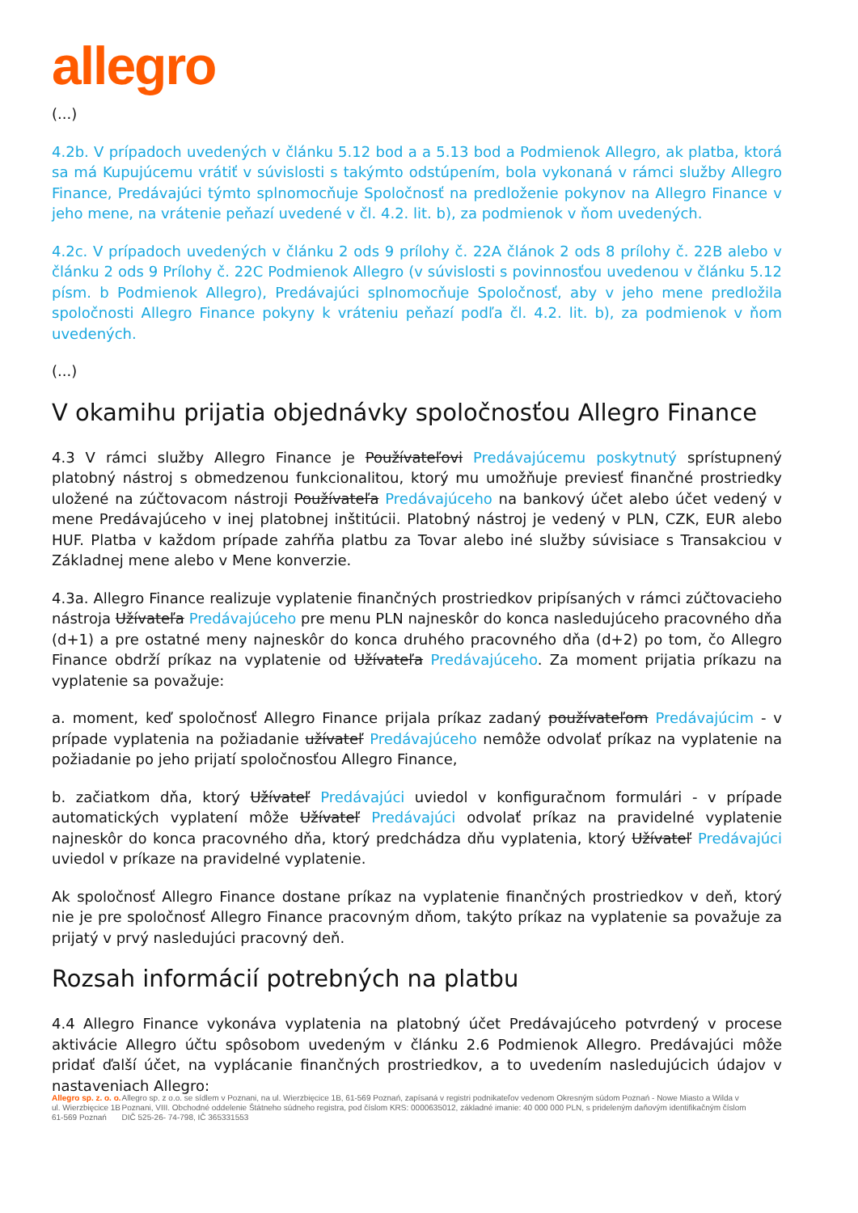allegro
(...)
4.2b. V prípadoch uvedených v článku 5.12 bod a a 5.13 bod a Podmienok Allegro, ak platba, ktorá sa má Kupujúcemu vrátiť v súvislosti s takýmto odstúpením, bola vykonaná v rámci služby Allegro Finance, Predávajúci týmto splnomocňuje Spoločnosť na predloženie pokynov na Allegro Finance v jeho mene, na vrátenie peňazí uvedené v čl. 4.2. lit. b), za podmienok v ňom uvedených.
4.2c. V prípadoch uvedených v článku 2 ods 9 prílohy č. 22A článok 2 ods 8 prílohy č. 22B alebo v článku 2 ods 9 Prílohy č. 22C Podmienok Allegro (v súvislosti s povinnosťou uvedenou v článku 5.12 písm. b Podmienok Allegro), Predávajúci splnomocňuje Spoločnosť, aby v jeho mene predložila spoločnosti Allegro Finance pokyny k vráteniu peňazí podľa čl. 4.2. lit. b), za podmienok v ňom uvedených.
(...)
V okamihu prijatia objednávky spoločnosťou Allegro Finance
4.3 V rámci služby Allegro Finance je Používateľovi Predávajúcemu poskytnutý sprístupnený platobný nástroj s obmedzenou funkcionalitou, ktorý mu umožňuje previesť finančné prostriedky uložené na zúčtovacom nástroji Používateľa Predávajúceho na bankový účet alebo účet vedený v mene Predávajúceho v inej platobnej inštitúcii. Platobný nástroj je vedený v PLN, CZK, EUR alebo HUF. Platba v každom prípade zahŕňa platbu za Tovar alebo iné služby súvisiace s Transakciou v Základnej mene alebo v Mene konverzie.
4.3a. Allegro Finance realizuje vyplatenie finančných prostriedkov pripísaných v rámci zúčtovacieho nástroja Užívateľa Predávajúceho pre menu PLN najneskôr do konca nasledujúceho pracovného dňa (d+1) a pre ostatné meny najneskôr do konca druhého pracovného dňa (d+2) po tom, čo Allegro Finance obdrží príkaz na vyplatenie od Užívateľa Predávajúceho. Za moment prijatia príkazu na vyplatenie sa považuje:
a. moment, keď spoločnosť Allegro Finance prijala príkaz zadaný používateľom Predávajúcim - v prípade vyplatenia na požiadanie užívateľ Predávajúceho nemôže odvolať príkaz na vyplatenie na požiadanie po jeho prijatí spoločnosťou Allegro Finance,
b. začiatkom dňa, ktorý Užívateľ Predávajúci uviedol v konfiguračnom formulári - v prípade automatických vyplatení môže Užívateľ Predávajúci odvolať príkaz na pravidelné vyplatenie najneskôr do konca pracovného dňa, ktorý predchádza dňu vyplatenia, ktorý Užívateľ Predávajúci uviedol v príkaze na pravidelné vyplatenie.
Ak spoločnosť Allegro Finance dostane príkaz na vyplatenie finančných prostriedkov v deň, ktorý nie je pre spoločnosť Allegro Finance pracovným dňom, takýto príkaz na vyplatenie sa považuje za prijatý v prvý nasledujúci pracovný deň.
Rozsah informácií potrebných na platbu
4.4 Allegro Finance vykonáva vyplatenia na platobný účet Predávajúceho potvrdený v procese aktivácie Allegro účtu spôsobom uvedeným v článku 2.6 Podmienok Allegro. Predávajúci môže pridať ďalší účet, na vyplácanie finančných prostriedkov, a to uvedením nasledujúcich údajov v nastaveniach Allegro:
Allegro sp. z. o. o.
ul. Wierzbięcice 1B
61-569 Poznań
Allegro sp. z o.o. se sídlem v Poznani, na ul. Wierzbięcice 1B, 61-569 Poznań, zapísaná v registri podnikateľov vedenom Okresným súdom Poznań - Nowe Miasto a Wilda v Poznani, VIII. Obchodné oddelenie Štátneho súdneho registra, pod číslom KRS: 0000635012, základné imanie: 40 000 000 PLN, s prideleným daňovým identifikačným číslom DIČ 525-26- 74-798, IČ 365331553